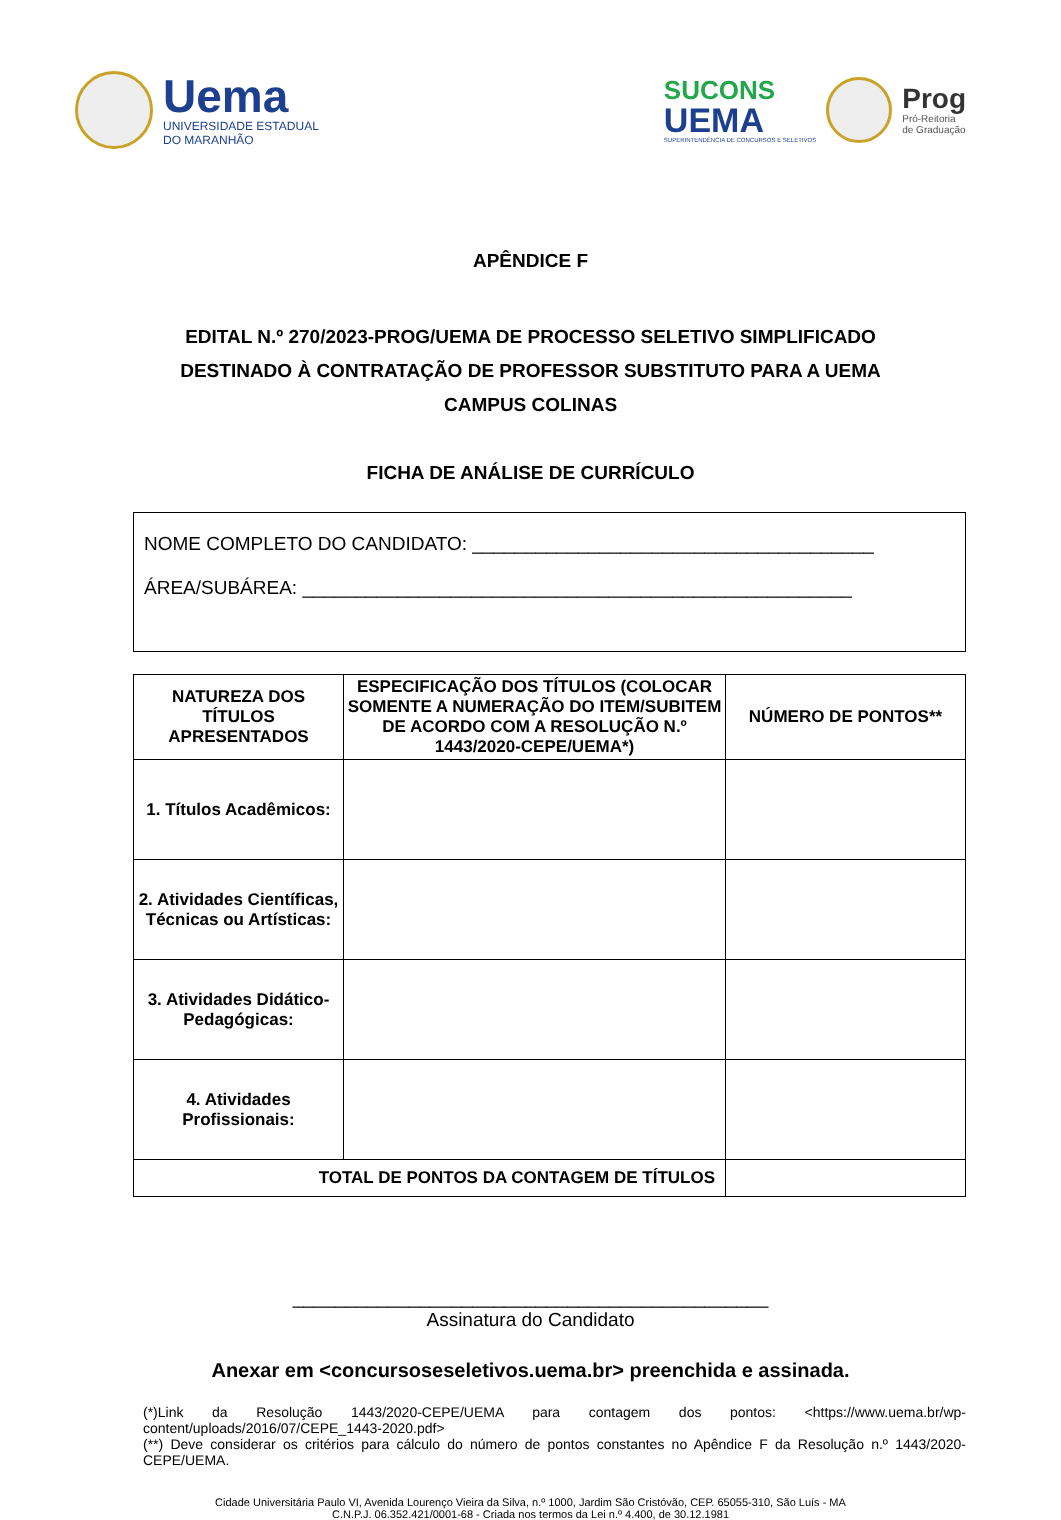Uema
UNIVERSIDADE ESTADUAL
DO MARANHÃO
SUCONS
UEMA
SUPERINTENDÊNCIA DE CONCURSOS E SELETIVOS
Prog
Pró-Reitoria
de Graduação
APÊNDICE F
EDITAL N.º 270/2023-PROG/UEMA DE PROCESSO SELETIVO SIMPLIFICADO
DESTINADO À CONTRATAÇÃO DE PROFESSOR SUBSTITUTO PARA A UEMA
CAMPUS COLINAS
FICHA DE ANÁLISE DE CURRÍCULO
NOME COMPLETO DO CANDIDATO: ______________________________________
ÁREA/SUBÁREA: ____________________________________________________
| NATUREZA DOS TÍTULOS APRESENTADOS | ESPECIFICAÇÃO DOS TÍTULOS (COLOCAR SOMENTE A NUMERAÇÃO DO ITEM/SUBITEM DE ACORDO COM A RESOLUÇÃO N.º 1443/2020-CEPE/UEMA*) | NÚMERO DE PONTOS** |
| --- | --- | --- |
| 1. Títulos Acadêmicos: | | |
| 2. Atividades Científicas, Técnicas ou Artísticas: | | |
| 3. Atividades Didático-Pedagógicas: | | |
| 4. Atividades Profissionais: | | |
| TOTAL DE PONTOS DA CONTAGEM DE TÍTULOS | | |
_____________________________________________
Assinatura do Candidato
Anexar em <concursoseseletivos.uema.br> preenchida e assinada.
(*)Link da Resolução 1443/2020-CEPE/UEMA para contagem dos pontos: <https://www.uema.br/wp-content/uploads/2016/07/CEPE_1443-2020.pdf>
(**) Deve considerar os critérios para cálculo do número de pontos constantes no Apêndice F da Resolução n.º 1443/2020-CEPE/UEMA.
Cidade Universitária Paulo VI, Avenida Lourenço Vieira da Silva, n.º 1000, Jardim São Cristóvão, CEP. 65055-310, São Luís - MA
C.N.P.J. 06.352.421/0001-68 - Criada nos termos da Lei n.º 4.400, de 30.12.1981